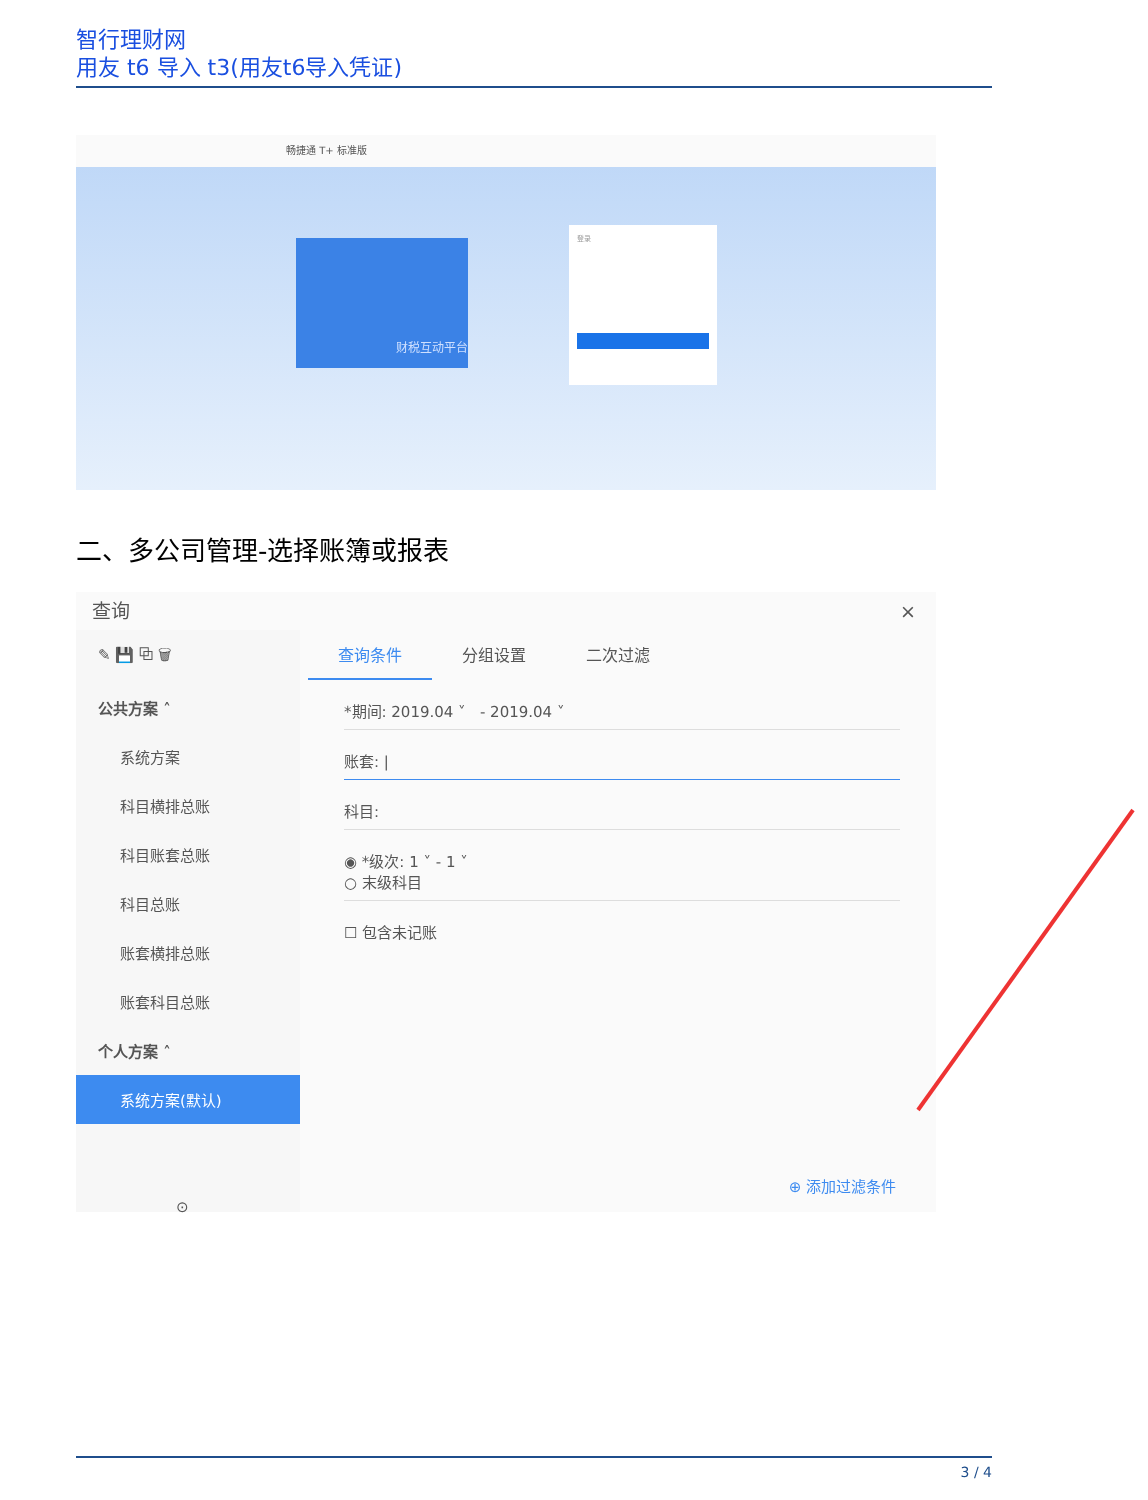智行理财网
用友 t6 导入 t3(用友t6导入凭证)
畅捷通 T+ 标准版
财税互动平台
登录
二、多公司管理-选择账簿或报表
查询 ×
✎ 💾 ⧉ 🗑
公共方案 ˄
系统方案
科目横排总账
科目账套总账
科目总账
账套横排总账
账套科目总账
个人方案 ˄
系统方案(默认)
⊙
查询条件 分组设置 二次过滤
*期间: 2019.04 ˅ - 2019.04 ˅
账套: |
科目:
◉ *级次: 1 ˅ - 1 ˅
○ 末级科目
☐ 包含未记账
⊕ 添加过滤条件
3 / 4